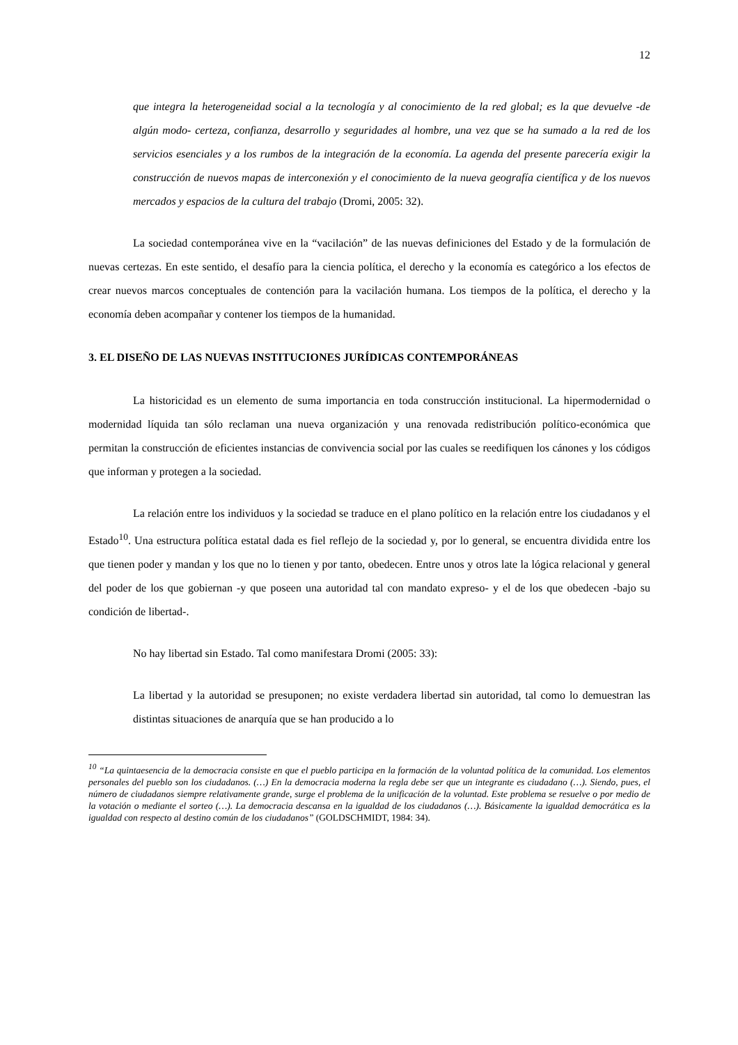12
que integra la heterogeneidad social a la tecnología y al conocimiento de la red global; es la que devuelve -de algún modo- certeza, confianza, desarrollo y seguridades al hombre, una vez que se ha sumado a la red de los servicios esenciales y a los rumbos de la integración de la economía. La agenda del presente parecería exigir la construcción de nuevos mapas de interconexión y el conocimiento de la nueva geografía científica y de los nuevos mercados y espacios de la cultura del trabajo (Dromi, 2005: 32).
La sociedad contemporánea vive en la “vacilación” de las nuevas definiciones del Estado y de la formulación de nuevas certezas. En este sentido, el desafío para la ciencia política, el derecho y la economía es categórico a los efectos de crear nuevos marcos conceptuales de contención para la vacilación humana. Los tiempos de la política, el derecho y la economía deben acompañar y contener los tiempos de la humanidad.
3. EL DISEÑO DE LAS NUEVAS INSTITUCIONES JURÍDICAS CONTEMPORÁNEAS
La historicidad es un elemento de suma importancia en toda construcción institucional. La hipermodernidad o modernidad líquida tan sólo reclaman una nueva organización y una renovada redistribución político-económica que permitan la construcción de eficientes instancias de convivencia social por las cuales se reedifiquen los cánones y los códigos que informan y protegen a la sociedad.
La relación entre los individuos y la sociedad se traduce en el plano político en la relación entre los ciudadanos y el Estado<sup>10</sup>. Una estructura política estatal dada es fiel reflejo de la sociedad y, por lo general, se encuentra dividida entre los que tienen poder y mandan y los que no lo tienen y por tanto, obedecen. Entre unos y otros late la lógica relacional y general del poder de los que gobiernan -y que poseen una autoridad tal con mandato expreso- y el de los que obedecen -bajo su condición de libertad-.
No hay libertad sin Estado. Tal como manifestara Dromi (2005: 33):
La libertad y la autoridad se presuponen; no existe verdadera libertad sin autoridad, tal como lo demuestran las distintas situaciones de anarquía que se han producido a lo
<sup>10</sup> “La quintaesencia de la democracia consiste en que el pueblo participa en la formación de la voluntad política de la comunidad. Los elementos personales del pueblo son los ciudadanos. (…) En la democracia moderna la regla debe ser que un integrante es ciudadano (…). Siendo, pues, el número de ciudadanos siempre relativamente grande, surge el problema de la unificación de la voluntad. Este problema se resuelve o por medio de la votación o mediante el sorteo (…). La democracia descansa en la igualdad de los ciudadanos (…). Básicamente la igualdad democrática es la igualdad con respecto al destino común de los ciudadanos” (GOLDSCHMIDT, 1984: 34).